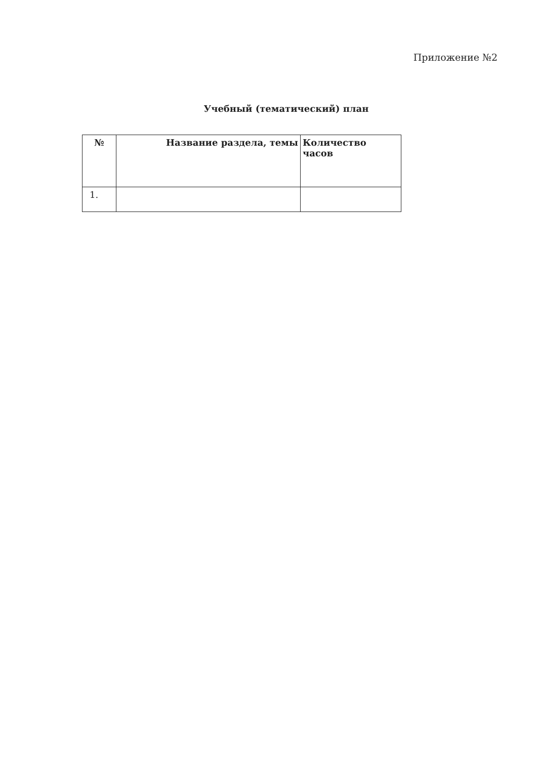Приложение №2
Учебный (тематический) план
| № | Название раздела, темы | Количество часов |
| --- | --- | --- |
| 1. | | |